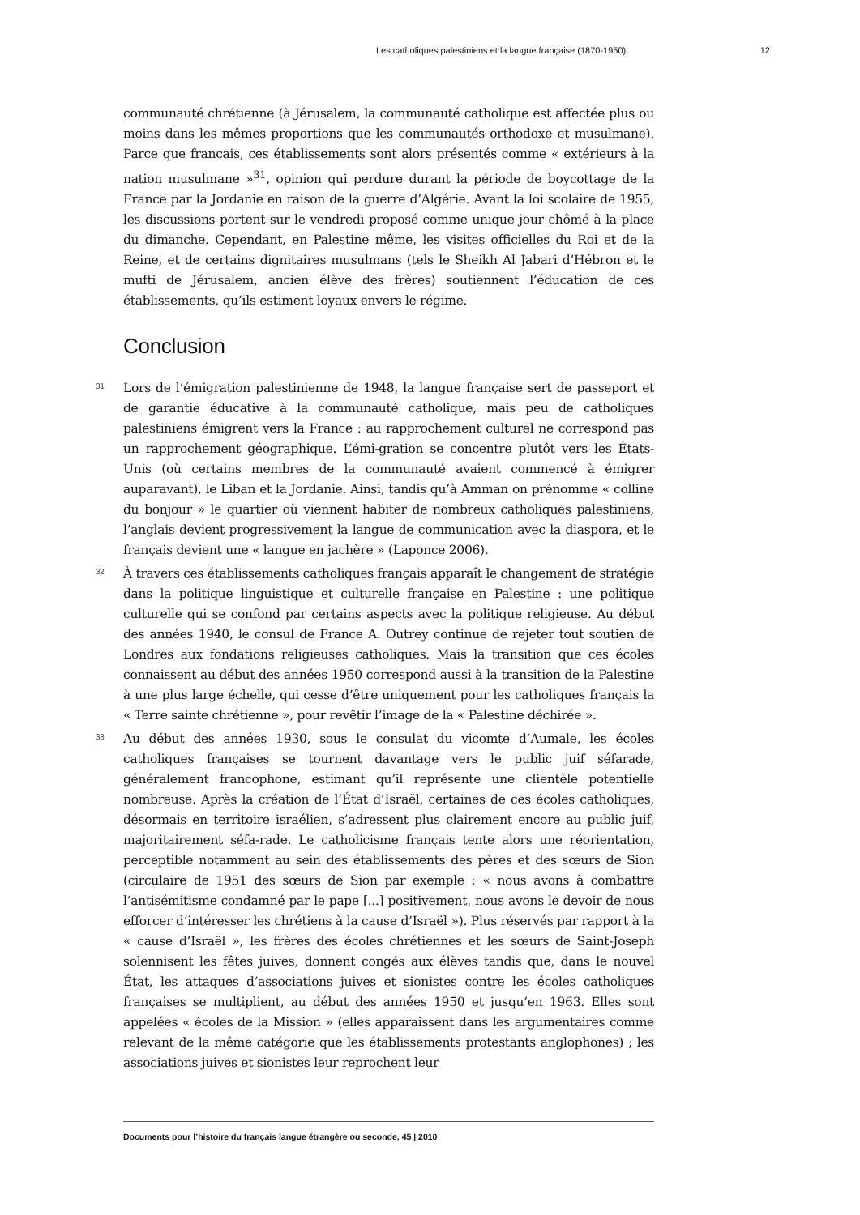Les catholiques palestiniens et la langue française (1870-1950). 12
communauté chrétienne (à Jérusalem, la communauté catholique est affectée plus ou moins dans les mêmes proportions que les communautés orthodoxe et musulmane). Parce que français, ces établissements sont alors présentés comme « extérieurs à la nation musulmane »<sup>31</sup>, opinion qui perdure durant la période de boycottage de la France par la Jordanie en raison de la guerre d’Algérie. Avant la loi scolaire de 1955, les discussions portent sur le vendredi proposé comme unique jour chômé à la place du dimanche. Cependant, en Palestine même, les visites officielles du Roi et de la Reine, et de certains dignitaires musulmans (tels le Sheikh Al Jabari d’Hébron et le mufti de Jérusalem, ancien élève des frères) soutiennent l’éducation de ces établissements, qu’ils estiment loyaux envers le régime.
Conclusion
31 Lors de l’émigration palestinienne de 1948, la langue française sert de passeport et de garantie éducative à la communauté catholique, mais peu de catholiques palestiniens émigrent vers la France : au rapprochement culturel ne correspond pas un rapprochement géographique. L’émi-gration se concentre plutôt vers les États-Unis (où certains membres de la communauté avaient commencé à émigrer auparavant), le Liban et la Jordanie. Ainsi, tandis qu’à Amman on prénomme « colline du bonjour » le quartier où viennent habiter de nombreux catholiques palestiniens, l’anglais devient progressivement la langue de communication avec la diaspora, et le français devient une « langue en jachère » (Laponce 2006).
32 À travers ces établissements catholiques français apparaît le changement de stratégie dans la politique linguistique et culturelle française en Palestine : une politique culturelle qui se confond par certains aspects avec la politique religieuse. Au début des années 1940, le consul de France A. Outrey continue de rejeter tout soutien de Londres aux fondations religieuses catholiques. Mais la transition que ces écoles connaissent au début des années 1950 correspond aussi à la transition de la Palestine à une plus large échelle, qui cesse d’être uniquement pour les catholiques français la « Terre sainte chrétienne », pour revêtir l’image de la « Palestine déchirée ».
33 Au début des années 1930, sous le consulat du vicomte d’Aumale, les écoles catholiques françaises se tournent davantage vers le public juif séfarade, généralement francophone, estimant qu’il représente une clientèle potentielle nombreuse. Après la création de l’État d’Israël, certaines de ces écoles catholiques, désormais en territoire israélien, s’adressent plus clairement encore au public juif, majoritairement séfa-rade. Le catholicisme français tente alors une réorientation, perceptible notamment au sein des établissements des pères et des sœurs de Sion (circulaire de 1951 des sœurs de Sion par exemple : « nous avons à combattre l’antisémitisme condamné par le pape [...] positivement, nous avons le devoir de nous efforcer d’intéresser les chrétiens à la cause d’Israël »). Plus réservés par rapport à la « cause d’Israël », les frères des écoles chrétiennes et les sœurs de Saint-Joseph solennisent les fêtes juives, donnent congés aux élèves tandis que, dans le nouvel État, les attaques d’associations juives et sionistes contre les écoles catholiques françaises se multiplient, au début des années 1950 et jusqu’en 1963. Elles sont appelées « écoles de la Mission » (elles apparaissent dans les argumentaires comme relevant de la même catégorie que les établissements protestants anglophones) ; les associations juives et sionistes leur reprochent leur
Documents pour l’histoire du français langue étrangère ou seconde, 45 | 2010